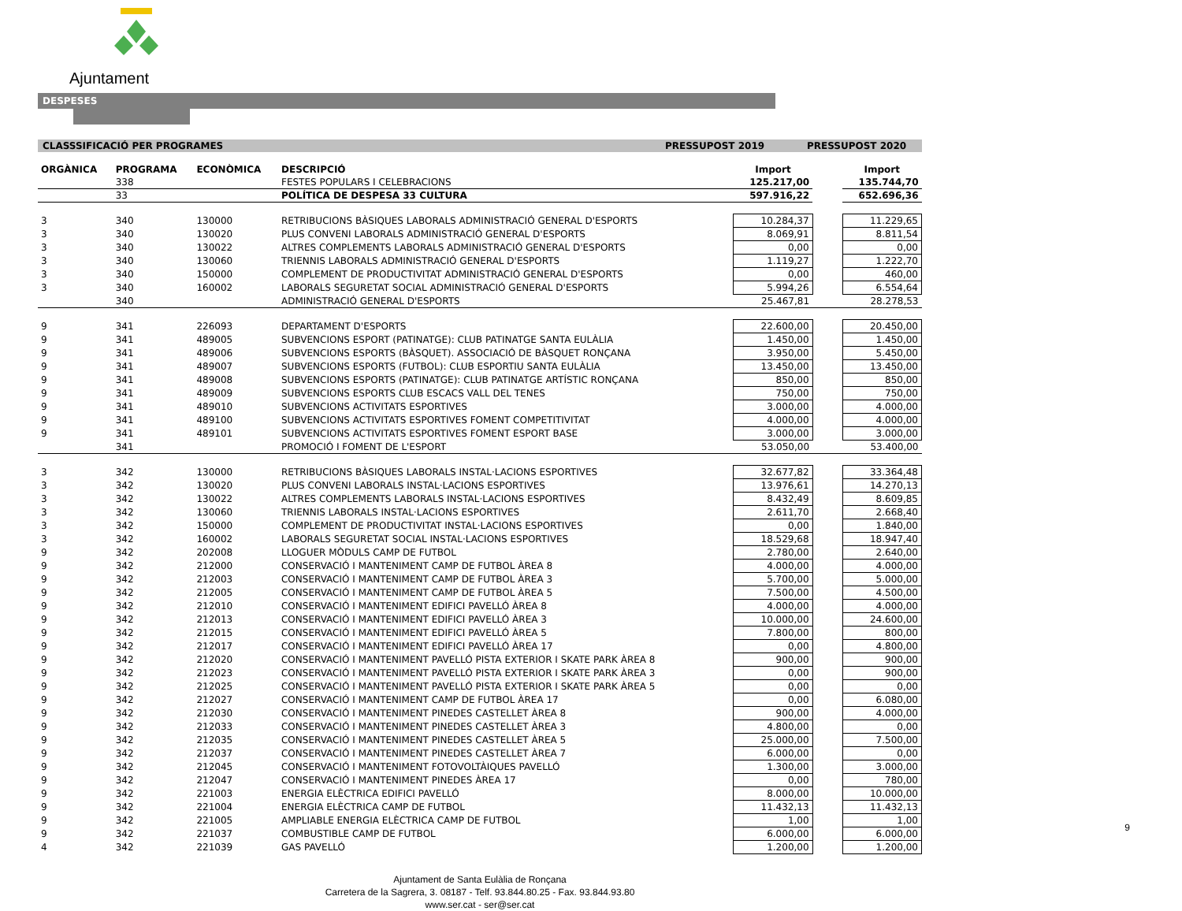Ajuntament
DESPESES
CLASSSIFICACIÓ PER PROGRAMES PRESSUPOST 2019 PRESSUPOST 2020
| ORGÀNICA | PROGRAMA | ECONÒMICA | DESCRIPCIÓ | Import | | Import |
| --- | --- | --- | --- | --- | --- | --- |
| | 338 | | FESTES POPULARS I CELEBRACIONS | 125.217,00 | | 135.744,70 |
| | 33 | | POLÍTICA DE DESPESA 33 CULTURA | 597.916,22 | | 652.696,36 |
| 3 | 340 | 130000 | RETRIBUCIONS BÀSIQUES LABORALS ADMINISTRACIÓ GENERAL D'ESPORTS | 10.284,37 | | 11.229,65 |
| 3 | 340 | 130020 | PLUS CONVENI LABORALS ADMINISTRACIÓ GENERAL D'ESPORTS | 8.069,91 | | 8.811,54 |
| 3 | 340 | 130022 | ALTRES COMPLEMENTS LABORALS ADMINISTRACIÓ GENERAL D'ESPORTS | 0,00 | | 0,00 |
| 3 | 340 | 130060 | TRIENNIS LABORALS ADMINISTRACIÓ GENERAL D'ESPORTS | 1.119,27 | | 1.222,70 |
| 3 | 340 | 150000 | COMPLEMENT DE PRODUCTIVITAT ADMINISTRACIÓ GENERAL D'ESPORTS | 0,00 | | 460,00 |
| 3 | 340 | 160002 | LABORALS SEGURETAT SOCIAL ADMINISTRACIÓ GENERAL D'ESPORTS | 5.994,26 | | 6.554,64 |
| | 340 | | ADMINISTRACIÓ GENERAL D'ESPORTS | 25.467,81 | | 28.278,53 |
| 9 | 341 | 226093 | DEPARTAMENT D'ESPORTS | 22.600,00 | | 20.450,00 |
| 9 | 341 | 489005 | SUBVENCIONS ESPORT (PATINATGE): CLUB PATINATGE SANTA EULÀLIA | 1.450,00 | | 1.450,00 |
| 9 | 341 | 489006 | SUBVENCIONS ESPORTS (BÀSQUET). ASSOCIACIÓ DE BÀSQUET RONÇANA | 3.950,00 | | 5.450,00 |
| 9 | 341 | 489007 | SUBVENCIONS ESPORTS (FUTBOL): CLUB ESPORTIU SANTA EULÀLIA | 13.450,00 | | 13.450,00 |
| 9 | 341 | 489008 | SUBVENCIONS ESPORTS (PATINATGE): CLUB PATINATGE ARTÍSTIC RONÇANA | 850,00 | | 850,00 |
| 9 | 341 | 489009 | SUBVENCIONS ESPORTS CLUB ESCACS VALL DEL TENES | 750,00 | | 750,00 |
| 9 | 341 | 489010 | SUBVENCIONS ACTIVITATS ESPORTIVES | 3.000,00 | | 4.000,00 |
| 9 | 341 | 489100 | SUBVENCIONS ACTIVITATS ESPORTIVES FOMENT COMPETITIVITAT | 4.000,00 | | 4.000,00 |
| 9 | 341 | 489101 | SUBVENCIONS ACTIVITATS ESPORTIVES FOMENT ESPORT BASE | 3.000,00 | | 3.000,00 |
| | 341 | | PROMOCIÓ I FOMENT DE L'ESPORT | 53.050,00 | | 53.400,00 |
| 3 | 342 | 130000 | RETRIBUCIONS BÀSIQUES LABORALS INSTAL·LACIONS ESPORTIVES | 32.677,82 | | 33.364,48 |
| 3 | 342 | 130020 | PLUS CONVENI LABORALS INSTAL·LACIONS ESPORTIVES | 13.976,61 | | 14.270,13 |
| 3 | 342 | 130022 | ALTRES COMPLEMENTS LABORALS INSTAL·LACIONS ESPORTIVES | 8.432,49 | | 8.609,85 |
| 3 | 342 | 130060 | TRIENNIS LABORALS INSTAL·LACIONS ESPORTIVES | 2.611,70 | | 2.668,40 |
| 3 | 342 | 150000 | COMPLEMENT DE PRODUCTIVITAT INSTAL·LACIONS ESPORTIVES | 0,00 | | 1.840,00 |
| 3 | 342 | 160002 | LABORALS SEGURETAT SOCIAL INSTAL·LACIONS ESPORTIVES | 18.529,68 | | 18.947,40 |
| 9 | 342 | 202008 | LLOGUER MÒDULS CAMP DE FUTBOL | 2.780,00 | | 2.640,00 |
| 9 | 342 | 212000 | CONSERVACIÓ I MANTENIMENT CAMP DE FUTBOL ÀREA 8 | 4.000,00 | | 4.000,00 |
| 9 | 342 | 212003 | CONSERVACIÓ I MANTENIMENT CAMP DE FUTBOL ÀREA 3 | 5.700,00 | | 5.000,00 |
| 9 | 342 | 212005 | CONSERVACIÓ I MANTENIMENT CAMP DE FUTBOL ÀREA 5 | 7.500,00 | | 4.500,00 |
| 9 | 342 | 212010 | CONSERVACIÓ I MANTENIMENT EDIFICI PAVELLÓ ÀREA 8 | 4.000,00 | | 4.000,00 |
| 9 | 342 | 212013 | CONSERVACIÓ I MANTENIMENT EDIFICI PAVELLÓ ÀREA 3 | 10.000,00 | | 24.600,00 |
| 9 | 342 | 212015 | CONSERVACIÓ I MANTENIMENT EDIFICI PAVELLÓ ÀREA 5 | 7.800,00 | | 800,00 |
| 9 | 342 | 212017 | CONSERVACIÓ I MANTENIMENT EDIFICI PAVELLÓ ÀREA 17 | 0,00 | | 4.800,00 |
| 9 | 342 | 212020 | CONSERVACIÓ I MANTENIMENT PAVELLÓ PISTA EXTERIOR I SKATE PARK ÀREA 8 | 900,00 | | 900,00 |
| 9 | 342 | 212023 | CONSERVACIÓ I MANTENIMENT PAVELLÓ PISTA EXTERIOR I SKATE PARK ÀREA 3 | 0,00 | | 900,00 |
| 9 | 342 | 212025 | CONSERVACIÓ I MANTENIMENT PAVELLÓ PISTA EXTERIOR I SKATE PARK ÀREA 5 | 0,00 | | 0,00 |
| 9 | 342 | 212027 | CONSERVACIÓ I MANTENIMENT CAMP DE FUTBOL ÀREA 17 | 0,00 | | 6.080,00 |
| 9 | 342 | 212030 | CONSERVACIÓ I MANTENIMENT PINEDES CASTELLET ÀREA 8 | 900,00 | | 4.000,00 |
| 9 | 342 | 212033 | CONSERVACIÓ I MANTENIMENT PINEDES CASTELLET ÀREA 3 | 4.800,00 | | 0,00 |
| 9 | 342 | 212035 | CONSERVACIÓ I MANTENIMENT PINEDES CASTELLET ÀREA 5 | 25.000,00 | | 7.500,00 |
| 9 | 342 | 212037 | CONSERVACIÓ I MANTENIMENT PINEDES CASTELLET ÀREA 7 | 6.000,00 | | 0,00 |
| 9 | 342 | 212045 | CONSERVACIÓ I MANTENIMENT FOTOVOLTÀIQUES PAVELLÓ | 1.300,00 | | 3.000,00 |
| 9 | 342 | 212047 | CONSERVACIÓ I MANTENIMENT PINEDES ÀREA 17 | 0,00 | | 780,00 |
| 9 | 342 | 221003 | ENERGIA ELÈCTRICA EDIFICI PAVELLÓ | 8.000,00 | | 10.000,00 |
| 9 | 342 | 221004 | ENERGIA ELÈCTRICA CAMP DE FUTBOL | 11.432,13 | | 11.432,13 |
| 9 | 342 | 221005 | AMPLIABLE ENERGIA ELÈCTRICA CAMP DE FUTBOL | 1,00 | | 1,00 |
| 9 | 342 | 221037 | COMBUSTIBLE CAMP DE FUTBOL | 6.000,00 | | 6.000,00 |
| 4 | 342 | 221039 | GAS PAVELLÓ | 1.200,00 | | 1.200,00 |
Ajuntament de Santa Eulàlia de Ronçana
Carretera de la Sagrera, 3. 08187 - Telf. 93.844.80.25 - Fax. 93.844.93.80
www.ser.cat - ser@ser.cat
9